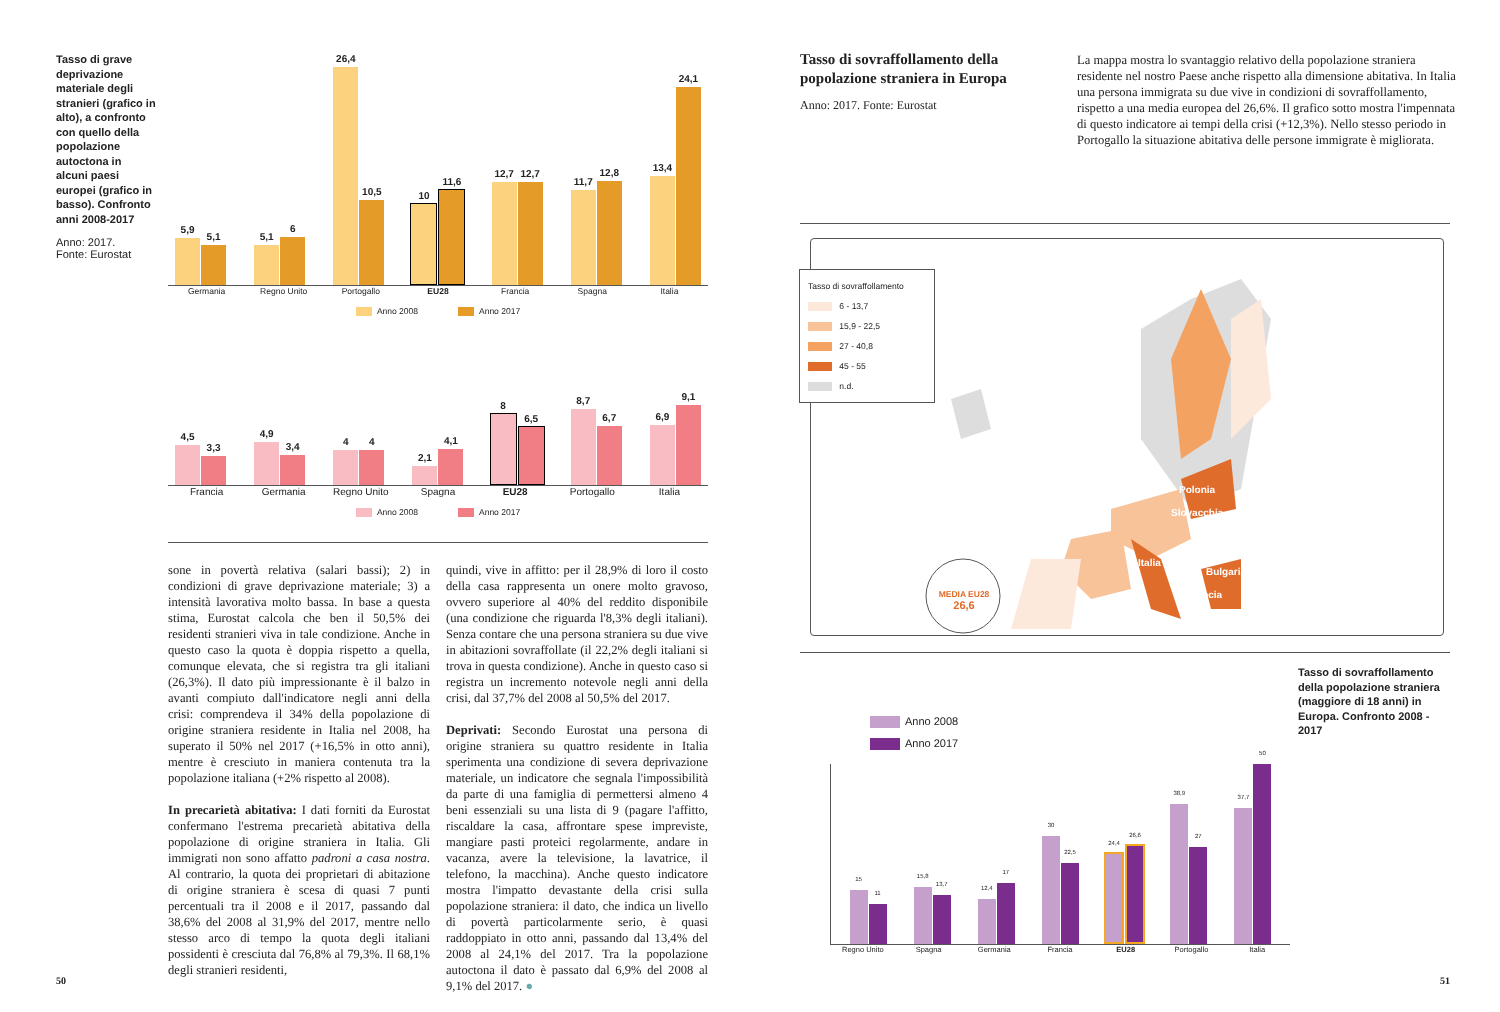Tasso di grave deprivazione materiale degli stranieri (grafico in alto), a confronto con quello della popolazione autoctona in alcuni paesi europei (grafico in basso). Confronto anni 2008-2017
Anno: 2017.
Fonte: Eurostat
5,9
5,1
5,1
6
26,4
10,5
10
11,6
12,7
12,7
11,7
12,8
13,4
24,1
Germania Regno Unito Portogallo EU28 Francia Spagna Italia
Anno 2008 Anno 2017
4,5
3,3
4,9
3,4
4
4
2,1
4,1
8
6,5
8,7
6,7
6,9
9,1
Francia Germania Regno Unito Spagna EU28 Portogallo Italia
Anno 2008 Anno 2017
sone in povertà relativa (salari bassi); 2) in condizioni di grave deprivazione materiale; 3) a intensità lavorativa molto bassa. In base a questa stima, Eurostat calcola che ben il 50,5% dei residenti stranieri viva in tale condizione. Anche in questo caso la quota è doppia rispetto a quella, comunque elevata, che si registra tra gli italiani (26,3%). Il dato più impressionante è il balzo in avanti compiuto dall'indicatore negli anni della crisi: comprendeva il 34% della popolazione di origine straniera residente in Italia nel 2008, ha superato il 50% nel 2017 (+16,5% in otto anni), mentre è cresciuto in maniera contenuta tra la popolazione italiana (+2% rispetto al 2008).
In precarietà abitativa: I dati forniti da Eurostat confermano l'estrema precarietà abitativa della popolazione di origine straniera in Italia. Gli immigrati non sono affatto padroni a casa nostra. Al contrario, la quota dei proprietari di abitazione di origine straniera è scesa di quasi 7 punti percentuali tra il 2008 e il 2017, passando dal 38,6% del 2008 al 31,9% del 2017, mentre nello stesso arco di tempo la quota degli italiani possidenti è cresciuta dal 76,8% al 79,3%. Il 68,1% degli stranieri residenti,
quindi, vive in affitto: per il 28,9% di loro il costo della casa rappresenta un onere molto gravoso, ovvero superiore al 40% del reddito disponibile (una condizione che riguarda l'8,3% degli italiani). Senza contare che una persona straniera su due vive in abitazioni sovraffollate (il 22,2% degli italiani si trova in questa condizione). Anche in questo caso si registra un incremento notevole negli anni della crisi, dal 37,7% del 2008 al 50,5% del 2017.
Deprivati: Secondo Eurostat una persona di origine straniera su quattro residente in Italia sperimenta una condizione di severa deprivazione materiale, un indicatore che segnala l'impossibilità da parte di una famiglia di permettersi almeno 4 beni essenziali su una lista di 9 (pagare l'affitto, riscaldare la casa, affrontare spese impreviste, mangiare pasti proteici regolarmente, andare in vacanza, avere la televisione, la lavatrice, il telefono, la macchina). Anche questo indicatore mostra l'impatto devastante della crisi sulla popolazione straniera: il dato, che indica un livello di povertà particolarmente serio, è quasi raddoppiato in otto anni, passando dal 13,4% del 2008 al 24,1% del 2017. Tra la popolazione autoctona il dato è passato dal 6,9% del 2008 al 9,1% del 2017. ●
50
Tasso di sovraffollamento della popolazione straniera in Europa
Anno: 2017. Fonte: Eurostat
La mappa mostra lo svantaggio relativo della popolazione straniera residente nel nostro Paese anche rispetto alla dimensione abitativa. In Italia una persona immigrata su due vive in condizioni di sovraffollamento, rispetto a una media europea del 26,6%. Il grafico sotto mostra l'impennata di questo indicatore ai tempi della crisi (+12,3%). Nello stesso periodo in Portogallo la situazione abitativa delle persone immigrate è migliorata.
Tasso di sovraffollamento
6 - 13,7
15,9 - 22,5
27 - 40,8
45 - 55
n.d.
MEDIA EU28
26,6
Polonia
Slovacchia
Italia
Bulgaria
Grecia
Tasso di sovraffollamento della popolazione straniera (maggiore di 18 anni) in Europa. Confronto 2008 - 2017
Anno 2008
Anno 2017
15
11
15,8
13,7
12,4
17
30
22,5
24,4
26,6
38,9
27
37,7
50
Regno Unito Spagna Germania Francia EU28 Portogallo Italia
51